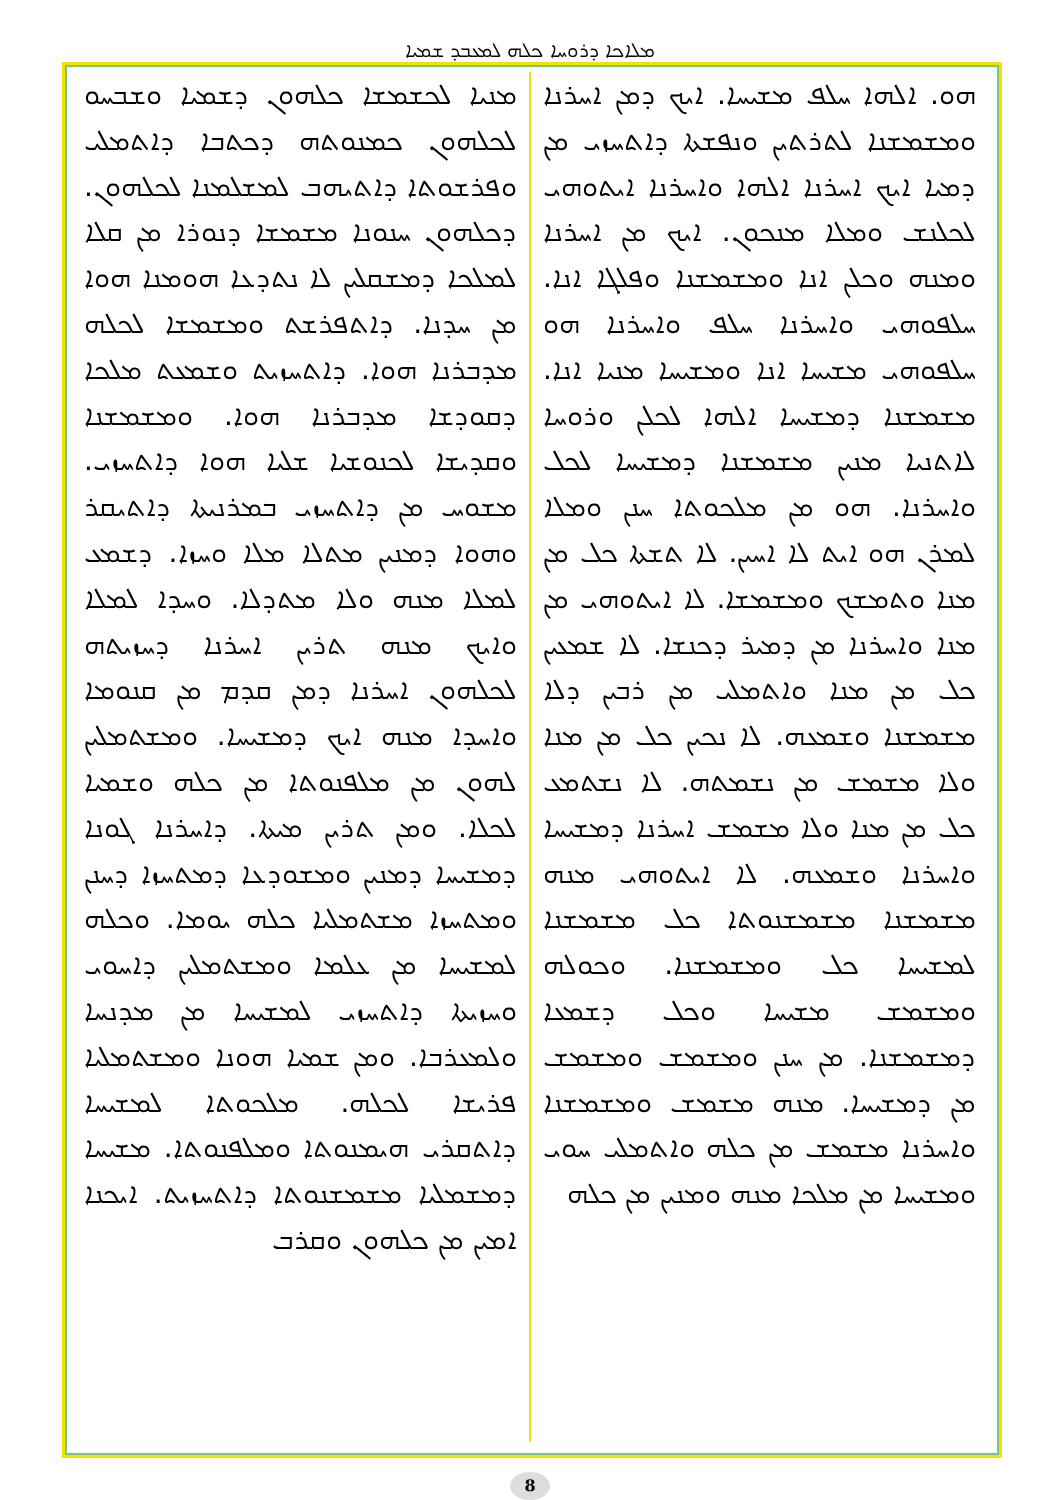ܡܠܐܟܐ ܕܪܘܚܐ ܟܠܗ ܠܡܥܒܕ ܫܡܝܐ
ܡܢܝܐ ܠܟܫܡܫܐ ܟܠܗܘܢ ܕܫܡܝܐ ܘܫܒܚܘ ܠܟܠܗܘܢ ܟܡܢܘܬܗ ܕܟܬܒܐ ܕܐܬܡܠܝ ܘܦܪܫܘܬܐ ܕܐܬܝܗܒ ܠܡܫܠܡܢܐ ܠܟܠܗܘܢ. ܕܟܠܗܘܢ ܚܢܘܢܐ ܡܫܡܫܐ ܕܢܘܪܐ ܡܢ ܩܠܐ ܠܡܠܟܐ ܕܡܫܩܠܝܢ ܠܐ ܢܬܕܥܐ ܗܘܡܢܐ ܗܘܐ ܡܢ ܚܕܢܐ. ܕܐܬܦܪܫܬ ܘܡܫܡܫܐ ܠܟܠܗ ܡܕܒܪܢܐ ܗܘܐ. ܕܐܬܚܙܝܬ ܘܫܡܥܬ ܡܠܟܐ ܕܩܘܕܫܐ ܡܕܒܪܢܐ ܗܘܐ. ܘܡܫܡܫܢܐ ܘܩܕܝܫܐ ܠܟܢܘܫܝܐ ܫܠܝܐ ܗܘܐ ܕܐܬܚܙܝ. ܡܫܘܚ ܡܢ ܕܐܬܚܙܝ ܒܡܪܢܝܬܐ ܕܐܬܝܩܪ ܘܗܘܐ ܕܡܢܝܢ ܡܬܠܐ ܡܠܐ ܘܚܙܐ. ܕܫܡܥ ܠܡܠܐ ܡܢܗ ܘܠܐ ܡܬܕܠܐ. ܘܚܕܐ ܠܡܠܐ ܘܐܝܟ ܡܢܗ ܬܪܝܢ ܐܚܪܢܐ ܕܚܙܝܬܗ ܠܟܠܗܘܢ ܐܚܪܢܐ ܕܡܢ ܩܕܡ ܡܢ ܩܢܘܡܐ ܘܐܚܕܐ ܡܢܗ ܐܝܟ ܕܡܫܝܚܐ. ܘܡܫܬܡܠܝܢ ܠܗܘܢ ܡܢ ܡܠܦܢܘܬܐ ܡܢ ܟܠܗ ܘܫܡܝܐ ܠܟܠܐ. ܘܡܢ ܬܪܝܢ ܡܝܬܐ. ܕܐܚܪܢܐ ܓܘܢܐ ܕܡܫܝܚܐ ܕܡܢܝܢ ܘܡܫܘܕܥܐ ܕܡܬܚܙܐ ܕܚܢܢ ܘܡܬܚܙܐ ܡܫܬܡܠܝܐ ܟܠܗ ܝܘܡܐ. ܘܟܠܗ ܠܡܫܝܚܐ ܡܢ ܥܠܡܐ ܘܡܫܬܡܠܝܢ ܕܐܚܘܝ ܘܚܙܝܬܐ ܕܐܬܚܙܝ ܠܡܫܝܚܐ ܡܢ ܡܕܢܚܐ ܘܠܡܥܪܒܐ. ܘܡܢ ܫܡܝܐ ܗܘܢܐ ܘܡܫܬܡܠܝܐ ܦܪܝܫܐ ܠܟܠܗ. ܡܠܟܘܬܐ ܠܡܫܝܚܐ ܕܐܬܩܪܝ ܗܝܡܢܘܬܐ ܘܡܠܦܢܘܬܐ. ܡܫܝܚܐ ܕܡܫܡܠܝܐ ܡܫܡܫܢܘܬܐ ܕܐܬܚܙܝܬ. ܐܝܟܢܐ ܐܡܝܢ ܡܢ ܟܠܗܘܢ ܘܩܪܒ
ܗܘ. ܐܠܗܐ ܚܠܦ ܡܫܝܚܐ. ܐܝܟ ܕܡܢ ܐܚܪܢܐ ܘܡܫܡܫܢܐ ܠܬܪܬܝܢ ܘܢܦܫܬܐ ܕܐܬܚܙܝ ܡܢ ܕܡܝܐ ܐܝܟ ܐܚܪܢܐ ܐܠܗܐ ܘܐܚܪܢܐ ܐܝܬܘܗܝ ܠܟܠܢܫ ܘܡܠܐ ܡܢܟܘܢ. ܐܝܟ ܡܢ ܐܚܪܢܐ ܘܡܢܗ ܘܟܠܢ ܐܢܐ ܘܡܫܡܫܢܐ ܘܦܠܓܐ ܐܢܐ. ܚܠܦܘܗܝ ܘܐܚܪܢܐ ܚܠܦ ܘܐܚܪܢܐ ܗܘ ܚܠܦܘܗܝ ܡܫܝܚܐ ܐܢܐ ܘܡܫܝܚܐ ܡܢܝܐ ܐܢܐ. ܡܫܡܫܢܐ ܕܡܫܝܚܐ ܐܠܗܐ ܠܟܠܢ ܘܪܘܚܐ ܠܐܬܢܝܐ ܡܢܝܢ ܡܫܡܫܢܐ ܕܡܫܝܚܐ ܠܟܠ ܘܐܚܪܢܐ. ܗܘ ܡܢ ܡܠܟܘܬܐ ܚܢܢ ܘܡܠܐ ܠܡܪܢ ܗܘ ܐܝܬ ܠܐ ܐܚܝܢ. ܠܐ ܬܫܬܐ ܟܠ ܡܢ ܡܢܐ ܘܬܡܫܟ ܘܡܫܡܫܐ. ܠܐ ܐܝܬܘܗܝ ܡܢ ܡܢܐ ܘܐܚܪܢܐ ܡܢ ܕܡܝܪ ܕܟܢܫܐ. ܠܐ ܫܡܥܝܢ ܟܠ ܡܢ ܡܢܐ ܘܐܬܡܠܝ ܡܢ ܪܒܝܢ ܕܠܐ ܡܫܡܫܢܐ ܘܫܡܥܗ. ܠܐ ܢܟܝܢ ܟܠ ܡܢ ܡܢܐ ܘܠܐ ܡܫܡܫ ܡܢ ܢܫܡܬܗ. ܠܐ ܢܫܬܡܥ ܟܠ ܡܢ ܡܢܐ ܘܠܐ ܡܫܡܫ ܐܚܪܢܐ ܕܡܫܝܚܐ ܘܐܚܪܢܐ ܘܫܡܥܗ. ܠܐ ܐܝܬܘܗܝ ܡܢܗ ܡܫܡܫܢܐ ܡܫܡܫܢܘܬܐ ܟܠ ܡܫܡܫܢܐ ܠܡܫܝܚܐ ܟܠ ܘܡܫܡܫܢܐ. ܘܟܘܠܗ ܘܡܫܡܫ ܡܫܝܚܐ ܘܟܠ ܕܫܡܥܐ ܕܡܫܡܫܢܐ. ܡܢ ܚܢܢ ܘܡܫܡܫ ܘܡܫܡܫ ܡܢ ܕܡܫܝܚܐ. ܡܢܗ ܡܫܡܫ ܘܡܫܡܫܢܐ ܘܐܚܪܢܐ ܡܫܡܫ ܡܢ ܟܠܗ ܘܐܬܡܠܝ ܚܘܝ ܘܡܫܝܚܐ ܡܢ ܡܠܟܐ ܡܢܗ ܘܡܢܝܢ ܡܢ ܟܠܗ
8